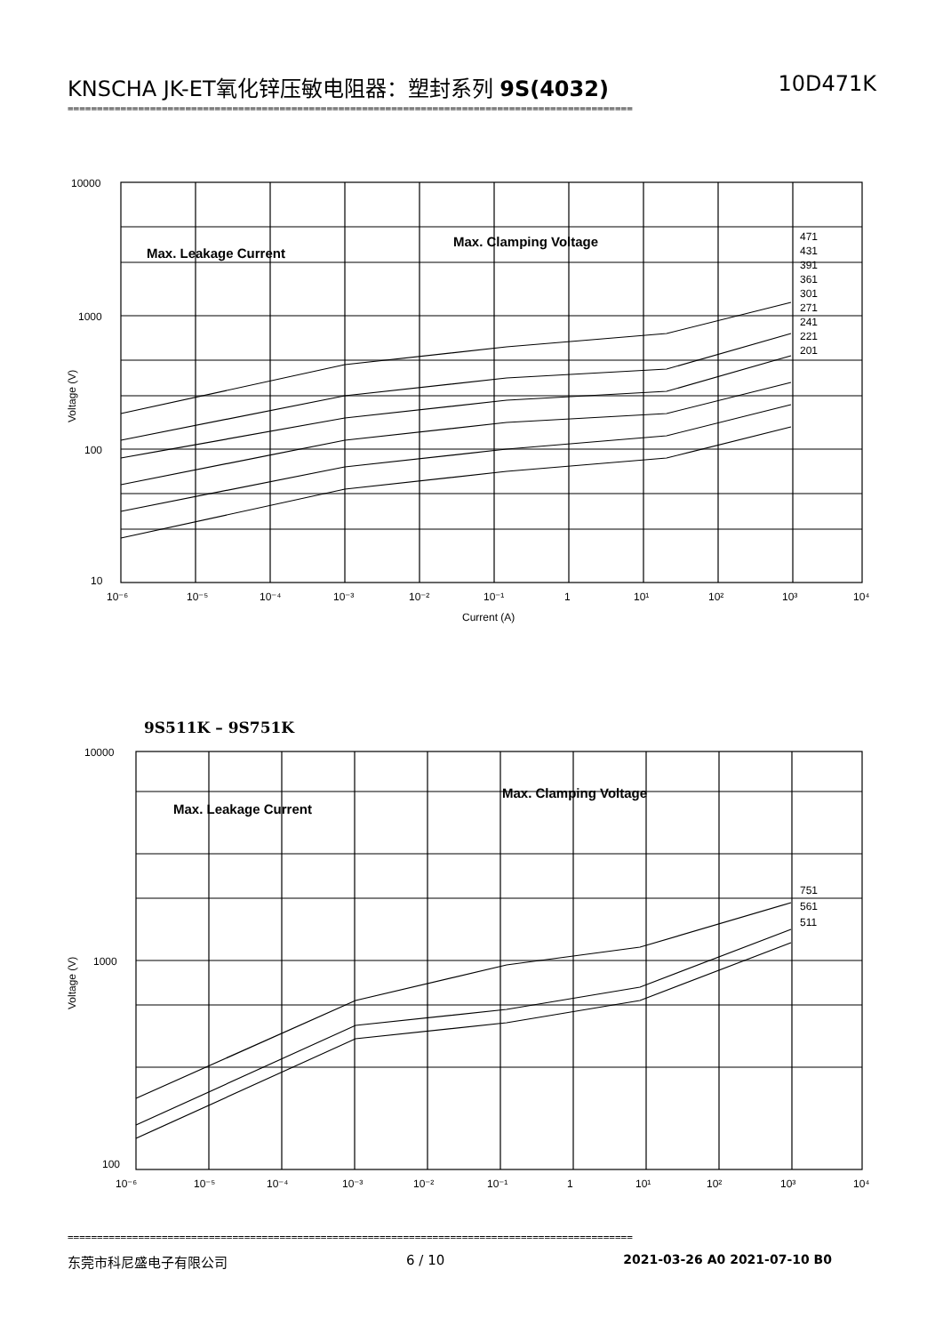KNSCHA JK-ET氧化锌压敏电阻器：塑封系列 9S(4032) 10D471K
================================================================================================
10000
1000
100
10
10⁻⁶
10⁻⁵
10⁻⁴
10⁻³
10⁻²
10⁻¹
1
10¹
10²
10³
10⁴
Current (A)
Voltage (V)
471
431
391
361
301
271
241
221
201
Max. Leakage Current
Max. Clamping Voltage
9S511K – 9S751K
10000
1000
100
10⁻⁶
10⁻⁵
10⁻⁴
10⁻³
10⁻²
10⁻¹
1
10¹
10²
10³
10⁴
Voltage (V)
751
561
511
Max. Leakage Current
Max. Clamping Voltage
================================================================================================
东莞市科尼盛电子有限公司 6 / 10 2021-03-26 A0 2021-07-10 B0